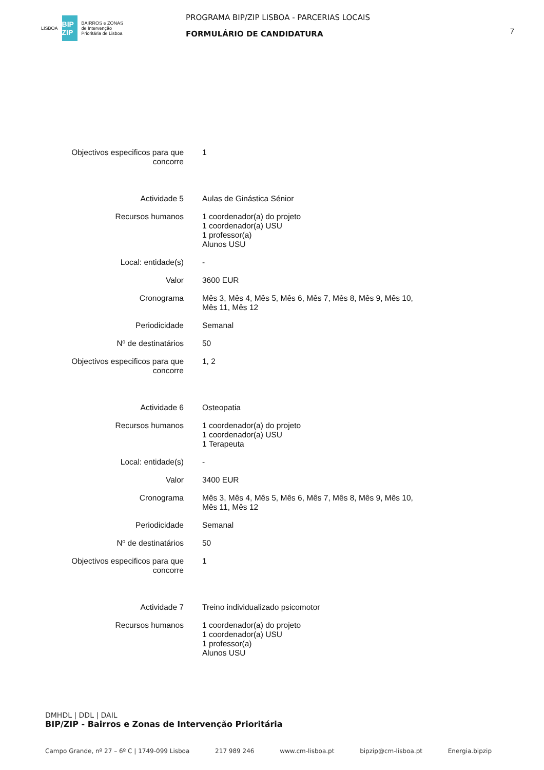LISBOA
BIP ZIP
BAIRROS e ZONAS
de Intervenção
Prioritária de Lisboa
PROGRAMA BIP/ZIP LISBOA - PARCERIAS LOCAIS
FORMULÁRIO DE CANDIDATURA
7
| Objectivos especificos para que concorre | 1 |
| Actividade 5 | Aulas de Ginástica Sénior |
| Recursos humanos | 1 coordenador(a) do projeto 1 coordenador(a) USU 1 professor(a) Alunos USU |
| Local: entidade(s) | - |
| Valor | 3600 EUR |
| Cronograma | Mês 3, Mês 4, Mês 5, Mês 6, Mês 7, Mês 8, Mês 9, Mês 10, Mês 11, Mês 12 |
| Periodicidade | Semanal |
| Nº de destinatários | 50 |
| Objectivos especificos para que concorre | 1, 2 |
| Actividade 6 | Osteopatia |
| Recursos humanos | 1 coordenador(a) do projeto 1 coordenador(a) USU 1 Terapeuta |
| Local: entidade(s) | - |
| Valor | 3400 EUR |
| Cronograma | Mês 3, Mês 4, Mês 5, Mês 6, Mês 7, Mês 8, Mês 9, Mês 10, Mês 11, Mês 12 |
| Periodicidade | Semanal |
| Nº de destinatários | 50 |
| Objectivos especificos para que concorre | 1 |
| Actividade 7 | Treino individualizado psicomotor |
| Recursos humanos | 1 coordenador(a) do projeto 1 coordenador(a) USU 1 professor(a) Alunos USU |
DMHDL | DDL | DAIL
BIP/ZIP - Bairros e Zonas de Intervenção Prioritária
Campo Grande, nº 27 – 6º C | 1749-099 Lisboa 217 989 246 www.cm-lisboa.pt bipzip@cm-lisboa.pt Energia.bipzip